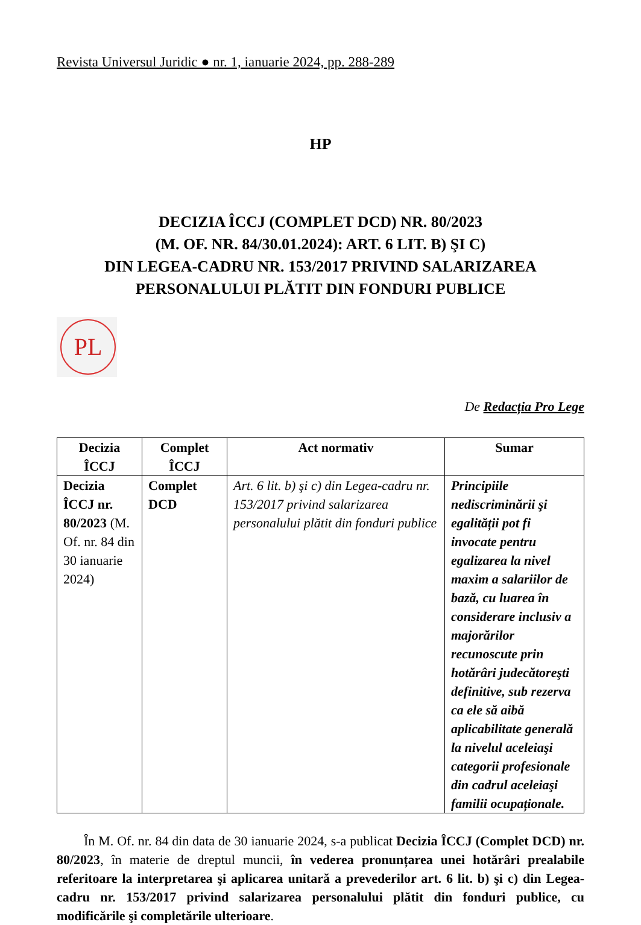Revista Universul Juridic ● nr. 1, ianuarie 2024, pp. 288-289
HP
DECIZIA ÎCCJ (COMPLET DCD) NR. 80/2023
(M. OF. NR. 84/30.01.2024): ART. 6 LIT. B) ŞI C)
DIN LEGEA-CADRU NR. 153/2017 PRIVIND SALARIZAREA
PERSONALULUI PLĂTIT DIN FONDURI PUBLICE
PL
De Redacția Pro Lege
| Decizia ÎCCJ | Complet ÎCCJ | Act normativ | Sumar |
| --- | --- | --- | --- |
| Decizia ÎCCJ nr. 80/2023 (M. Of. nr. 84 din 30 ianuarie 2024) | Complet DCD | Art. 6 lit. b) şi c) din Legea-cadru nr. 153/2017 privind salarizarea personalului plătit din fonduri publice | Principiile nediscriminării şi egalității pot fi invocate pentru egalizarea la nivel maxim a salariilor de bază, cu luarea în considerare inclusiv a majorărilor recunoscute prin hotărâri judecătoreşti definitive, sub rezerva ca ele să aibă aplicabilitate generală la nivelul aceleiaşi categorii profesionale din cadrul aceleiaşi familii ocupaționale. |
În M. Of. nr. 84 din data de 30 ianuarie 2024, s-a publicat Decizia ÎCCJ (Complet DCD) nr. 80/2023, în materie de dreptul muncii, în vederea pronunțarea unei hotărâri prealabile referitoare la interpretarea şi aplicarea unitară a prevederilor art. 6 lit. b) şi c) din Legea-cadru nr. 153/2017 privind salarizarea personalului plătit din fonduri publice, cu modificările şi completările ulterioare.